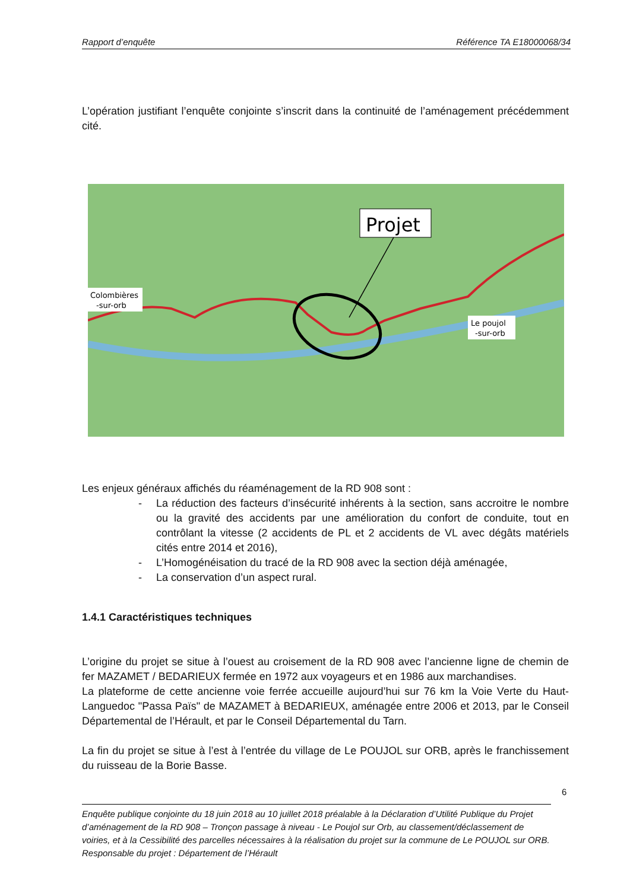Rapport d’enquête Référence TA E18000068/34
L’opération justifiant l’enquête conjointe s’inscrit dans la continuité de l’aménagement précédemment cité.
Projet
Colombières
-sur-orb
Le poujol
-sur-orb
Les enjeux généraux affichés du réaménagement de la RD 908 sont :
- La réduction des facteurs d’insécurité inhérents à la section, sans accroitre le nombre ou la gravité des accidents par une amélioration du confort de conduite, tout en contrôlant la vitesse (2 accidents de PL et 2 accidents de VL avec dégâts matériels cités entre 2014 et 2016),
- L’Homogénéisation du tracé de la RD 908 avec la section déjà aménagée,
- La conservation d’un aspect rural.
1.4.1 Caractéristiques techniques
L’origine du projet se situe à l’ouest au croisement de la RD 908 avec l’ancienne ligne de chemin de fer MAZAMET / BEDARIEUX fermée en 1972 aux voyageurs et en 1986 aux marchandises.
La plateforme de cette ancienne voie ferrée accueille aujourd’hui sur 76 km la Voie Verte du Haut-Languedoc "Passa Païs" de MAZAMET à BEDARIEUX, aménagée entre 2006 et 2013, par le Conseil Départemental de l’Hérault, et par le Conseil Départemental du Tarn.
La fin du projet se situe à l’est à l’entrée du village de Le POUJOL sur ORB, après le franchissement du ruisseau de la Borie Basse.
6
Enquête publique conjointe du 18 juin 2018 au 10 juillet 2018 préalable à la Déclaration d’Utilité Publique du Projet d’aménagement de la RD 908 – Tronçon passage à niveau - Le Poujol sur Orb, au classement/déclassement de voiries, et à la Cessibilité des parcelles nécessaires à la réalisation du projet sur la commune de Le POUJOL sur ORB.
Responsable du projet : Département de l’Hérault